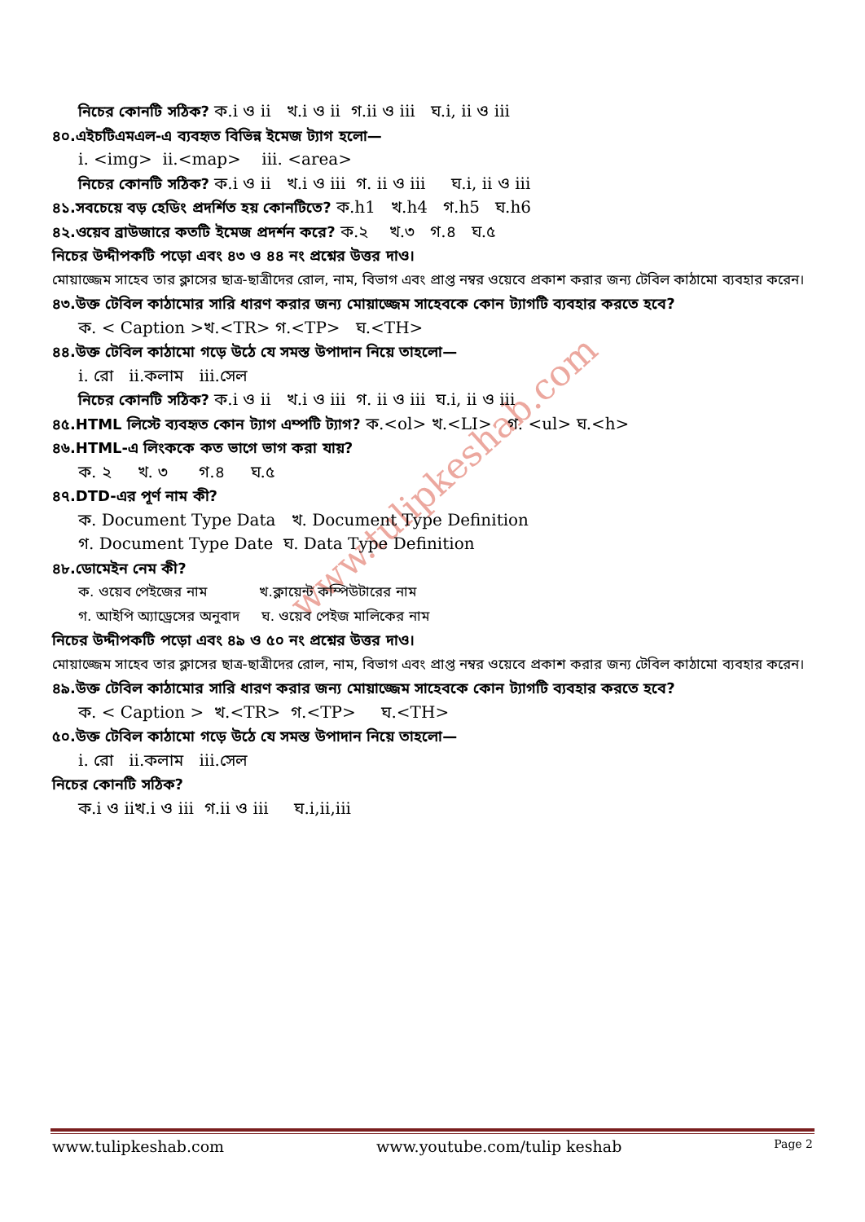www.tulipkeshab.com
নিচের কোনটি সঠিক? ক.i ও ii খ.i ও ii গ.ii ও iii ঘ.i, ii ও iii
৪০.এইচটিএমএল-এ ব্যবহৃত বিভিন্ন ইমেজ ট্যাগ হলো—
i. <img> ii.<map> iii. <area>
নিচের কোনটি সঠিক? ক.i ও ii খ.i ও iii গ. ii ও iii ঘ.i, ii ও iii
৪১.সবচেয়ে বড় হেডিং প্রদর্শিত হয় কোনটিতে? ক.h1 খ.h4 গ.h5 ঘ.h6
৪২.ওয়েব ব্রাউজারে কতটি ইমেজ প্রদর্শন করে? ক.২ খ.৩ গ.৪ ঘ.৫
নিচের উদ্দীপকটি পড়ো এবং ৪৩ ও ৪৪ নং প্রশ্নের উত্তর দাও।
মোয়াজ্জেম সাহেব তার ক্লাসের ছাত্র-ছাত্রীদের রোল, নাম, বিভাগ এবং প্রাপ্ত নম্বর ওয়েবে প্রকাশ করার জন্য টেবিল কাঠামো ব্যবহার করেন।
৪৩.উক্ত টেবিল কাঠামোর সারি ধারণ করার জন্য মোয়াজ্জেম সাহেবকে কোন ট্যাগটি ব্যবহার করতে হবে?
ক. < Caption >খ.<TR> গ.<TP> ঘ.<TH>
৪৪.উক্ত টেবিল কাঠামো গড়ে উঠে যে সমস্ত উপাদান নিয়ে তাহলো—
i. রো ii.কলাম iii.সেল
নিচের কোনটি সঠিক? ক.i ও ii খ.i ও iii গ. ii ও iii ঘ.i, ii ও iii
৪৫.HTML লিস্টে ব্যবহৃত কোন ট্যাগ এম্পটি ট্যাগ? ক.<ol> খ.<LI> গ. <ul> ঘ.<h>
৪৬.HTML-এ লিংককে কত ভাগে ভাগ করা যায়?
ক. ২ খ. ৩ গ.৪ ঘ.৫
৪৭.DTD-এর পূর্ণ নাম কী?
ক. Document Type Data খ. Document Type Definition
গ. Document Type Date ঘ. Data Type Definition
৪৮.ডোমেইন নেম কী?
ক. ওয়েব পেইজের নাম খ.ক্লায়েন্ট কম্পিউটারের নাম
গ. আইপি অ্যাড্রেসের অনুবাদ ঘ. ওয়েব পেইজ মালিকের নাম
নিচের উদ্দীপকটি পড়ো এবং ৪৯ ও ৫০ নং প্রশ্নের উত্তর দাও।
মোয়াজ্জেম সাহেব তার ক্লাসের ছাত্র-ছাত্রীদের রোল, নাম, বিভাগ এবং প্রাপ্ত নম্বর ওয়েবে প্রকাশ করার জন্য টেবিল কাঠামো ব্যবহার করেন।
৪৯.উক্ত টেবিল কাঠামোর সারি ধারণ করার জন্য মোয়াজ্জেম সাহেবকে কোন ট্যাগটি ব্যবহার করতে হবে?
ক. < Caption > খ.<TR> গ.<TP> ঘ.<TH>
৫০.উক্ত টেবিল কাঠামো গড়ে উঠে যে সমস্ত উপাদান নিয়ে তাহলো—
i. রো ii.কলাম iii.সেল
নিচের কোনটি সঠিক?
ক.i ও iiখ.i ও iii গ.ii ও iii ঘ.i,ii,iii
www.tulipkeshab.com www.youtube.com/tulip keshab Page 2